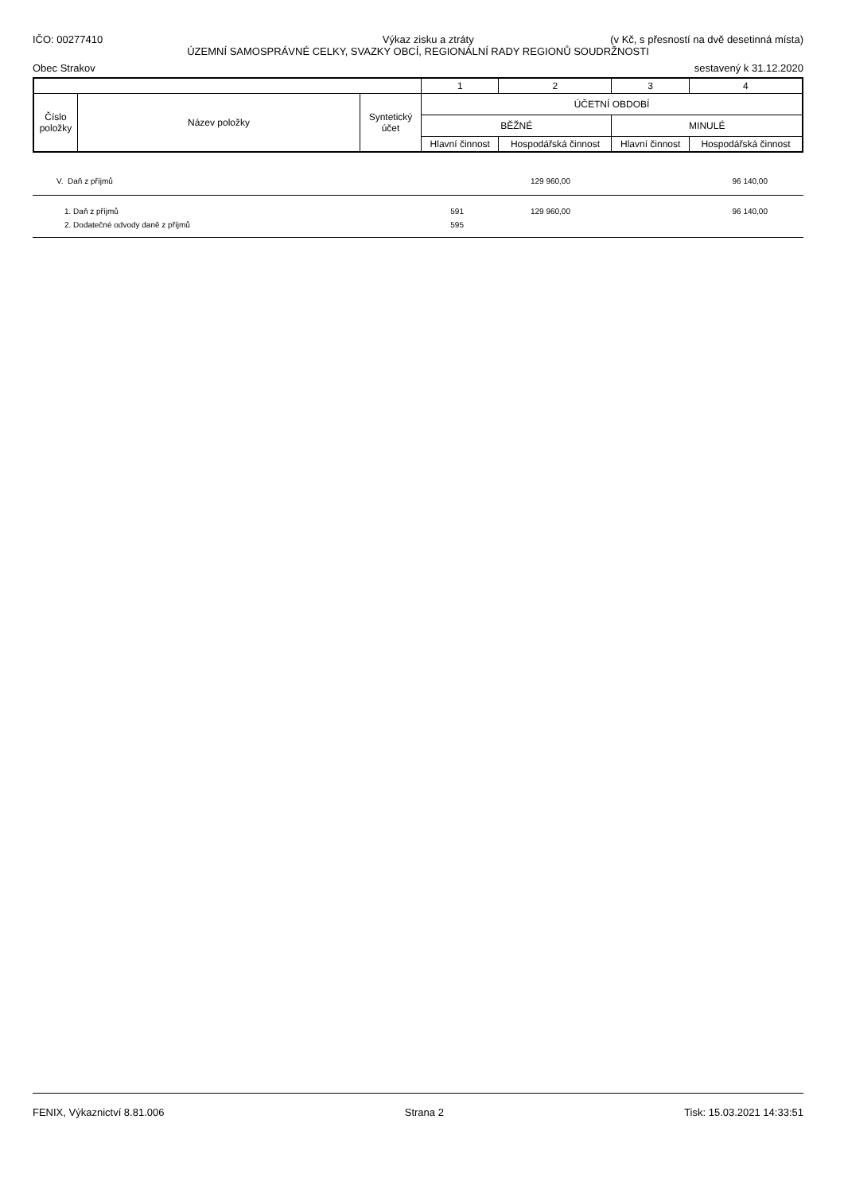IČO: 00277410 Výkaz zisku a ztráty (v Kč, s přesností na dvě desetinná místa)
ÚZEMNÍ SAMOSPRÁVNÉ CELKY, SVAZKY OBCÍ, REGIONÁLNÍ RADY REGIONŮ SOUDRŽNOSTI
Obec Strakov sestavený k 31.12.2020
| | | | 1 | 2 | 3 | 4 |
| Číslo položky | Název položky | Syntetický účet | ÚČETNÍ OBDOBÍ | | | |
| | | | BĚŽNÉ | | MINULÉ | |
| | | | Hlavní činnost | Hospodářská činnost | Hlavní činnost | Hospodářská činnost |
| V. Daň z příjmů | | 129 960,00 | | 96 140,00 | |
| 1. Daň z příjmů | 591 | 129 960,00 | | 96 140,00 | |
| 2. Dodatečné odvody daně z příjmů | 595 | | | | |
FENIX, Výkaznictví 8.81.006 Strana 2 Tisk: 15.03.2021 14:33:51